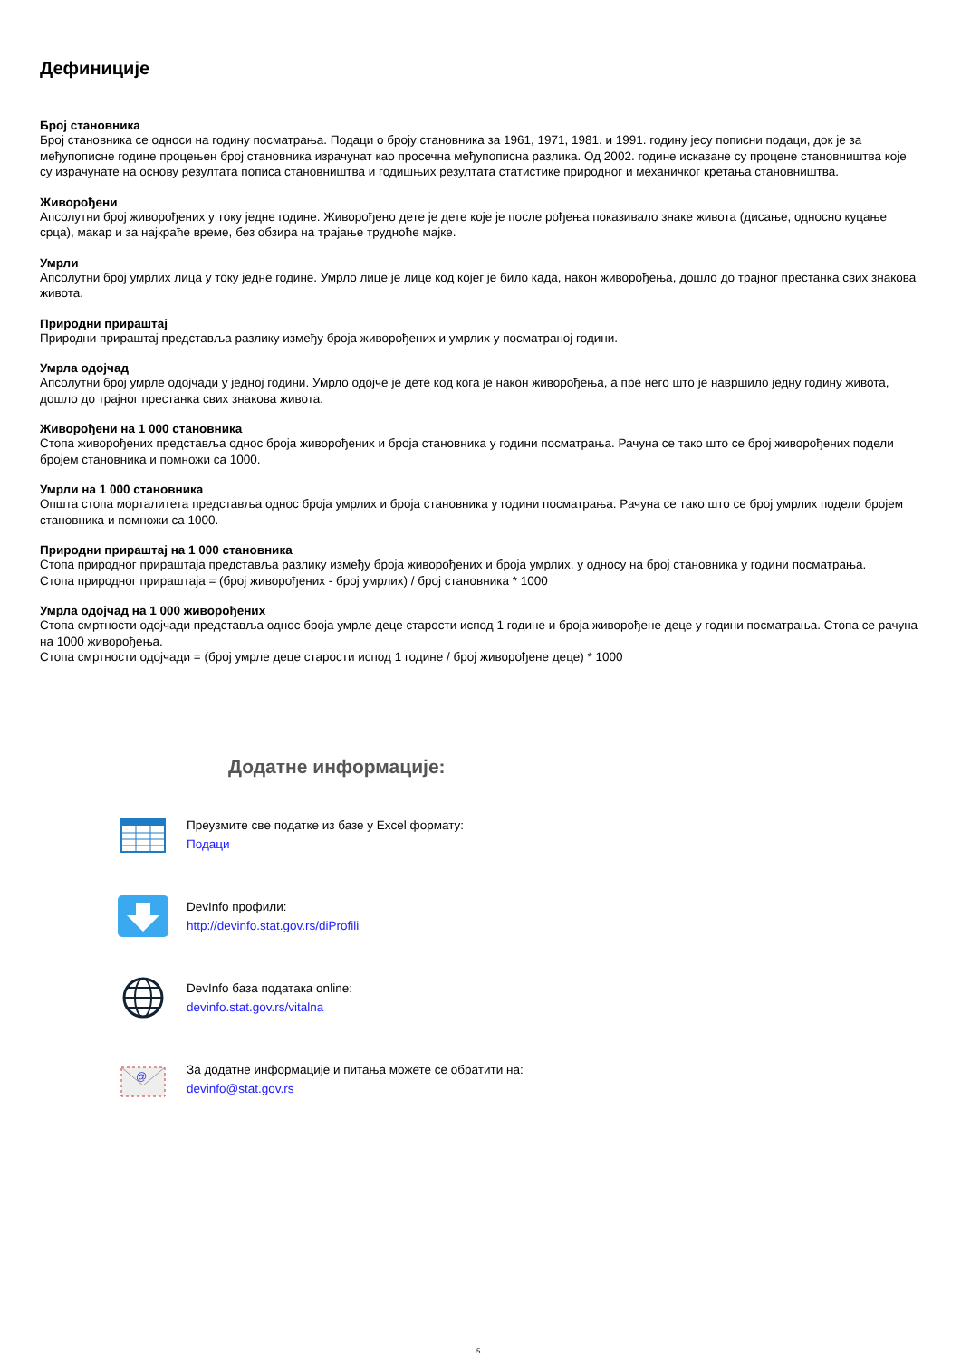Дефиниције
Број становника
Број становника се односи на годину посматрања. Подаци о броју становника за 1961, 1971, 1981. и 1991. годину јесу пописни подаци, док је за међупописне године процењен број становника израчунат као просечна међупописна разлика. Од 2002. године исказане су процене становништва које су израчунате на основу резултата пописа становништва и годишњих резултата статистике природног и механичког кретања становништва.
Живорођени
Апсолутни број живорођених у току једне године. Живорођено дете је дете које је после рођења показивало знаке живота (дисање, односно куцање срца), макар и за најкраће време, без обзира на трајање трудноће мајке.
Умрли
Апсолутни број умрлих лица у току једне године. Умрло лице је лице код којег је било када, након живорођења, дошло до трајног престанка свих знакова живота.
Природни прираштај
Природни прираштај представља разлику између броја живорођених и умрлих у посматраној години.
Умрла одојчад
Апсолутни број умрле одојчади у једној години. Умрло одојче је дете код кога је након живорођења, а пре него што је навршило једну годину живота, дошло до трајног престанка свих знакова живота.
Живорођени на 1 000 становника
Стопа живорођених представља однос броја живорођених и броја становника у години посматрања. Рачуна се тако што се број живорођених подели бројем становника и помножи са 1000.
Умрли на 1 000 становника
Општа стопа морталитета представља однос броја умрлих и броја становника у години посматрања. Рачуна се тако што се број умрлих подели бројем становника и помножи са 1000.
Природни прираштај на 1 000 становника
Стопа природног прираштаја представља разлику између броја живорођених и броја умрлих, у односу на број становника у години посматрања.
Стопа природног прираштаја = (број живорођених - број умрлих) / број становника * 1000
Умрла одојчад на 1 000 живорођених
Стопа смртности одојчади представља однос броја умрле деце старости испод 1 године и броја живорођене деце у години посматрања. Стопа се рачуна на 1000 живорођења.
Стопа смртности одојчади = (број умрле деце старости испод 1 године / број живорођене деце) * 1000
Додатне информације:
Преузмите све податке из базе у Excel формату:
Подаци
DevInfo профили:
http://devinfo.stat.gov.rs/diProfili
DevInfo база података online:
devinfo.stat.gov.rs/vitalna
@
За додатне информације и питања можете се обратити на:
devinfo@stat.gov.rs
5